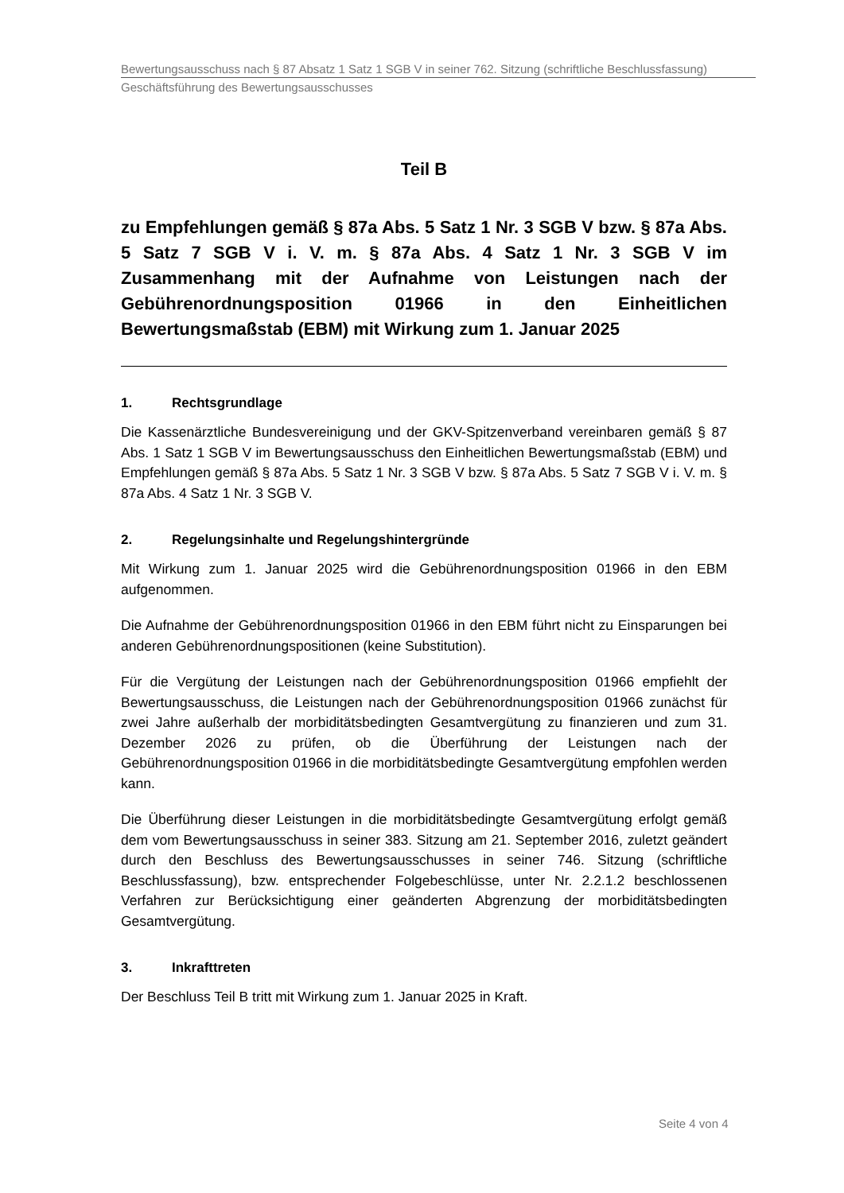Bewertungsausschuss nach § 87 Absatz 1 Satz 1 SGB V in seiner 762. Sitzung (schriftliche Beschlussfassung)
Geschäftsführung des Bewertungsausschusses
Teil B
zu Empfehlungen gemäß § 87a Abs. 5 Satz 1 Nr. 3 SGB V bzw. § 87a Abs. 5 Satz 7 SGB V i. V. m. § 87a Abs. 4 Satz 1 Nr. 3 SGB V im Zusammenhang mit der Aufnahme von Leistungen nach der Gebührenordnungsposition 01966 in den Einheitlichen Bewertungsmaßstab (EBM) mit Wirkung zum 1. Januar 2025
1. Rechtsgrundlage
Die Kassenärztliche Bundesvereinigung und der GKV-Spitzenverband vereinbaren gemäß § 87 Abs. 1 Satz 1 SGB V im Bewertungsausschuss den Einheitlichen Bewertungsmaßstab (EBM) und Empfehlungen gemäß § 87a Abs. 5 Satz 1 Nr. 3 SGB V bzw. § 87a Abs. 5 Satz 7 SGB V i. V. m. § 87a Abs. 4 Satz 1 Nr. 3 SGB V.
2. Regelungsinhalte und Regelungshintergründe
Mit Wirkung zum 1. Januar 2025 wird die Gebührenordnungsposition 01966 in den EBM aufgenommen.
Die Aufnahme der Gebührenordnungsposition 01966 in den EBM führt nicht zu Einsparungen bei anderen Gebührenordnungspositionen (keine Substitution).
Für die Vergütung der Leistungen nach der Gebührenordnungsposition 01966 empfiehlt der Bewertungsausschuss, die Leistungen nach der Gebührenordnungsposition 01966 zunächst für zwei Jahre außerhalb der morbiditätsbedingten Gesamtvergütung zu finanzieren und zum 31. Dezember 2026 zu prüfen, ob die Überführung der Leistungen nach der Gebührenordnungsposition 01966 in die morbiditätsbedingte Gesamtvergütung empfohlen werden kann.
Die Überführung dieser Leistungen in die morbiditätsbedingte Gesamtvergütung erfolgt gemäß dem vom Bewertungsausschuss in seiner 383. Sitzung am 21. September 2016, zuletzt geändert durch den Beschluss des Bewertungsausschusses in seiner 746. Sitzung (schriftliche Beschlussfassung), bzw. entsprechender Folgebeschlüsse, unter Nr. 2.2.1.2 beschlossenen Verfahren zur Berücksichtigung einer geänderten Abgrenzung der morbiditätsbedingten Gesamtvergütung.
3. Inkrafttreten
Der Beschluss Teil B tritt mit Wirkung zum 1. Januar 2025 in Kraft.
Seite 4 von 4